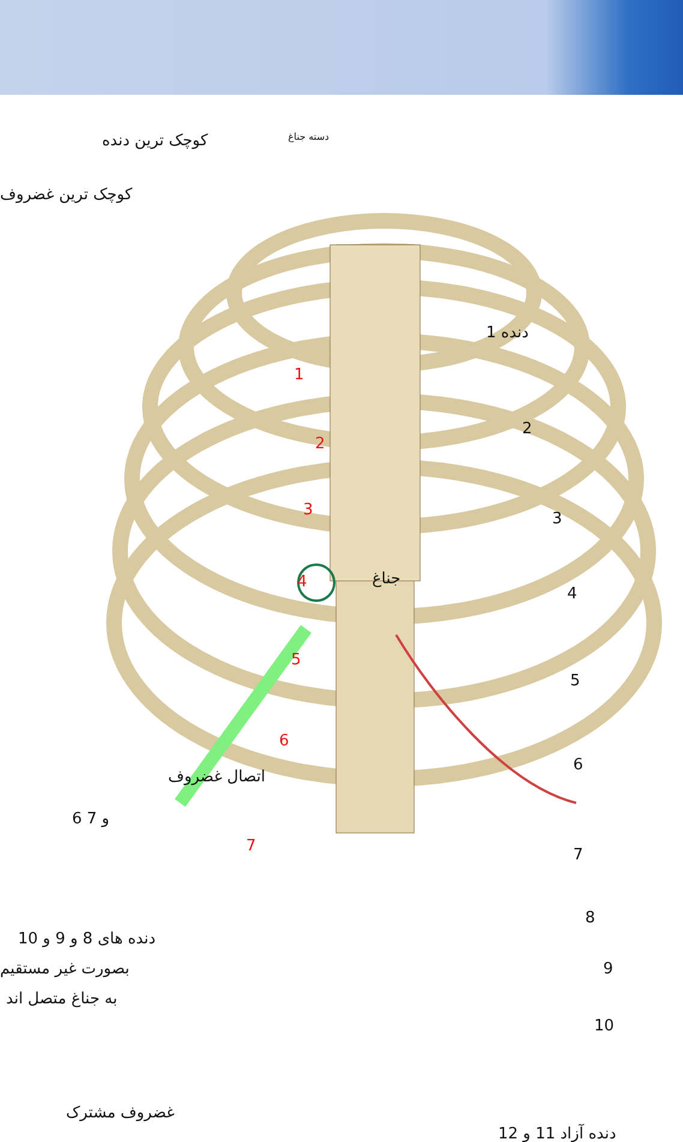کوچک ترین دنده
کوچک ترین غضروف
دسته جناغ
دنده 1
1
2
3
4
5
6
7
جناغ
2
3
4
5
6
7
8
9
10
اتصال غضروف
6 و 7
دنده های 8 و 9 و 10
بصورت غیر مستقیم
به جناغ متصل اند
غضروف مشترک
دنده آزاد 11 و 12